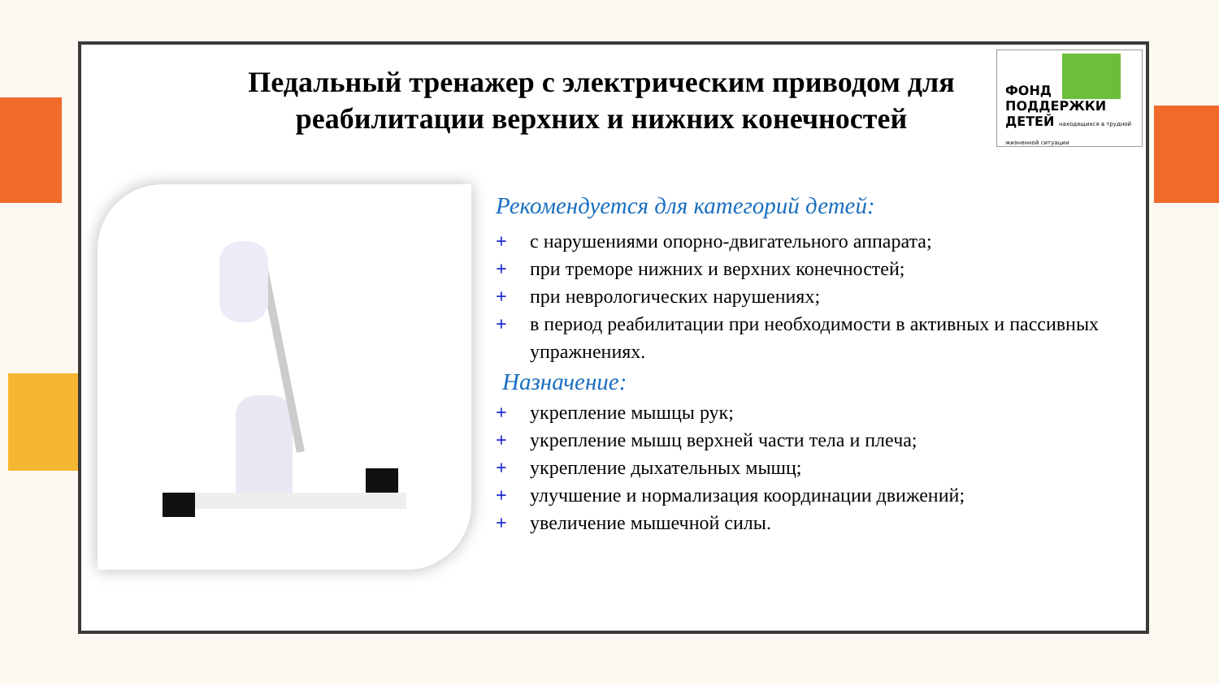Педальный тренажер с электрическим приводом для реабилитации верхних и нижних конечностей
ФОНД
ПОДДЕРЖКИ
ДЕТЕЙ находящихся в трудной жизненной ситуации
Рекомендуется для категорий детей:
+ с нарушениями опорно-двигательного аппарата;
+ при треморе нижних и верхних конечностей;
+ при неврологических нарушениях;
+ в период реабилитации при необходимости в активных и пассивных упражнениях.
Назначение:
+ укрепление мышцы рук;
+ укрепление мышц верхней части тела и плеча;
+ укрепление дыхательных мышц;
+ улучшение и нормализация координации движений;
+ увеличение мышечной силы.